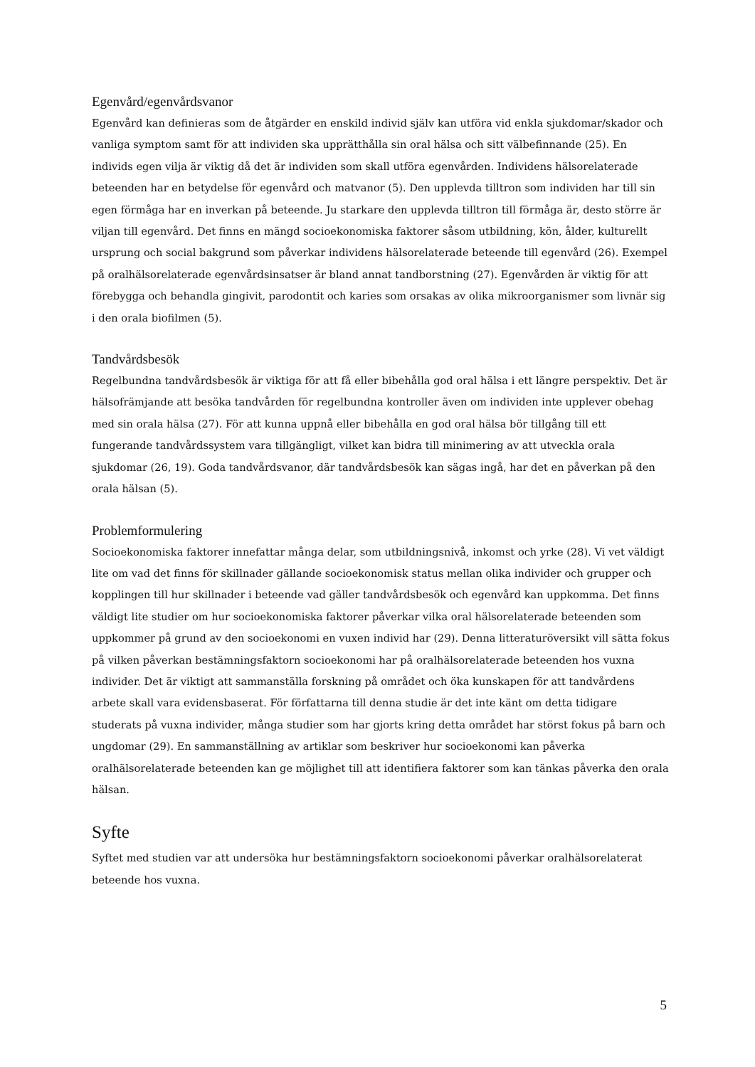Egenvård/egenvårdsvanor
Egenvård kan definieras som de åtgärder en enskild individ själv kan utföra vid enkla sjukdomar/skador och vanliga symptom samt för att individen ska upprätthålla sin oral hälsa och sitt välbefinnande (25). En individs egen vilja är viktig då det är individen som skall utföra egenvården. Individens hälsorelaterade beteenden har en betydelse för egenvård och matvanor (5). Den upplevda tilltron som individen har till sin egen förmåga har en inverkan på beteende. Ju starkare den upplevda tilltron till förmåga är, desto större är viljan till egenvård. Det finns en mängd socioekonomiska faktorer såsom utbildning, kön, ålder, kulturellt ursprung och social bakgrund som påverkar individens hälsorelaterade beteende till egenvård (26). Exempel på oralhälsorelaterade egenvårdsinsatser är bland annat tandborstning (27). Egenvården är viktig för att förebygga och behandla gingivit, parodontit och karies som orsakas av olika mikroorganismer som livnär sig i den orala biofilmen (5).
Tandvårdsbesök
Regelbundna tandvårdsbesök är viktiga för att få eller bibehålla god oral hälsa i ett längre perspektiv. Det är hälsofrämjande att besöka tandvården för regelbundna kontroller även om individen inte upplever obehag med sin orala hälsa (27). För att kunna uppnå eller bibehålla en god oral hälsa bör tillgång till ett fungerande tandvårdssystem vara tillgängligt, vilket kan bidra till minimering av att utveckla orala sjukdomar (26, 19). Goda tandvårdsvanor, där tandvårdsbesök kan sägas ingå, har det en påverkan på den orala hälsan (5).
Problemformulering
Socioekonomiska faktorer innefattar många delar, som utbildningsnivå, inkomst och yrke (28). Vi vet väldigt lite om vad det finns för skillnader gällande socioekonomisk status mellan olika individer och grupper och kopplingen till hur skillnader i beteende vad gäller tandvårdsbesök och egenvård kan uppkomma. Det finns väldigt lite studier om hur socioekonomiska faktorer påverkar vilka oral hälsorelaterade beteenden som uppkommer på grund av den socioekonomi en vuxen individ har (29). Denna litteraturöversikt vill sätta fokus på vilken påverkan bestämningsfaktorn socioekonomi har på oralhälsorelaterade beteenden hos vuxna individer. Det är viktigt att sammanställa forskning på området och öka kunskapen för att tandvårdens arbete skall vara evidensbaserat. För författarna till denna studie är det inte känt om detta tidigare studerats på vuxna individer, många studier som har gjorts kring detta området har störst fokus på barn och ungdomar (29). En sammanställning av artiklar som beskriver hur socioekonomi kan påverka oralhälsorelaterade beteenden kan ge möjlighet till att identifiera faktorer som kan tänkas påverka den orala hälsan.
Syfte
Syftet med studien var att undersöka hur bestämningsfaktorn socioekonomi påverkar oralhälsorelaterat beteende hos vuxna.
5